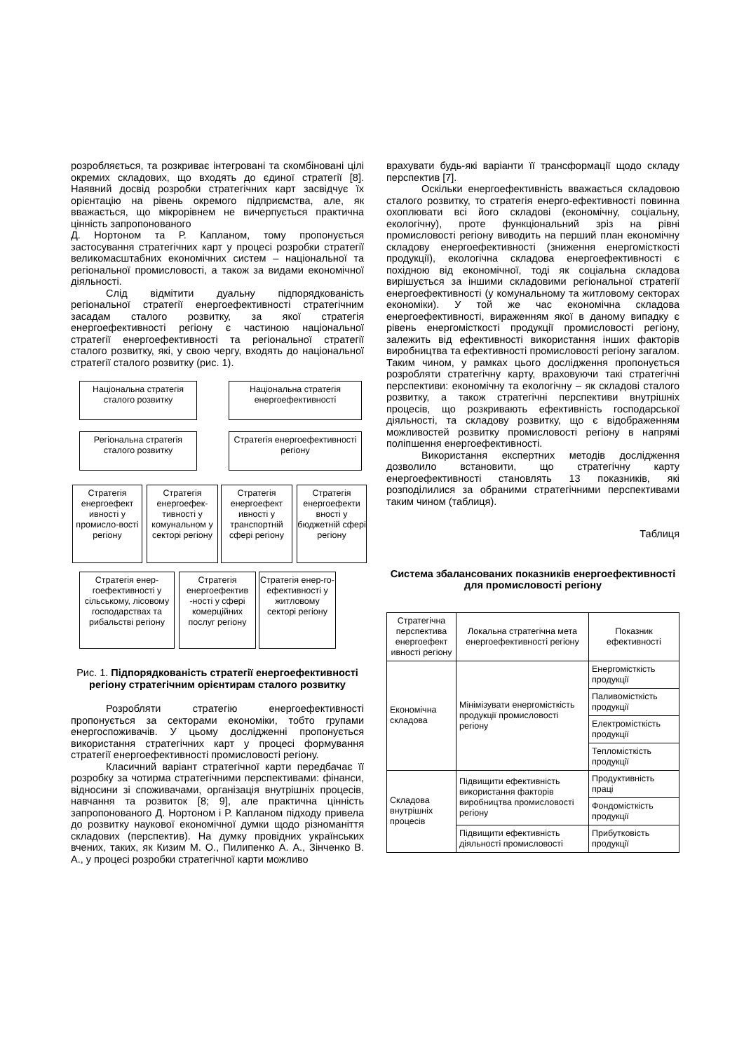розробляється, та розкриває інтегровані та скомбіновані цілі окремих складових, що входять до єдиної стратегії [8]. Наявний досвід розробки стратегічних карт засвідчує їх орієнтацію на рівень окремого підприємства, але, як вважається, що мікрорівнем не вичерпується практична цінність запропонованого
Д. Нортоном та Р. Капланом, тому пропонується застосування стратегічних карт у процесі розробки стратегії великомасштабних економічних систем – національної та регіональної промисловості, а також за видами економічної діяльності.
Слід відмітити дуальну підпорядкованість регіональної стратегії енергоефективності стратегічним засадам сталого розвитку, за якої стратегія енергоефективності регіону є частиною національної стратегії енергоефективності та регіональної стратегії сталого розвитку, які, у свою чергу, входять до національної стратегії сталого розвитку (рис. 1).
Національна стратегія сталого розвитку
Національна стратегія енергоефективності
Регіональна стратегія сталого розвитку
Стратегія енергоефективності регіону
Стратегія енергоефект ивності у промисло-вості регіону
Стратегія енергоефек-тивності у комунальном у секторі регіону
Стратегія енергоефект ивності у транспортній сфері регіону
Стратегія енергоефекти вності у бюджетній сфері регіону
Стратегія енер-гоефективності у сільському, лісовому господарствах та рибальстві регіону
Стратегія енергоефектив -ності у сфері комерційних послуг регіону
Стратегія енер-го-ефективності у житловому секторі регіону
Рис. 1. Підпорядкованість стратегії енергоефективності регіону стратегічним орієнтирам сталого розвитку
Розробляти стратегію енергоефективності пропонується за секторами економіки, тобто групами енергоспоживачів. У цьому дослідженні пропонується використання стратегічних карт у процесі формування стратегії енергоефективності промисловості регіону.
Класичний варіант стратегічної карти передбачає її розробку за чотирма стратегічними перспективами: фінанси, відносини зі споживачами, організація внутрішніх процесів, навчання та розвиток [8; 9], але практична цінність запропонованого Д. Нортоном і Р. Капланом підходу привела до розвитку наукової економічної думки щодо різноманіття складових (перспектив). На думку провідних українських вчених, таких, як Кизим М. О., Пилипенко А. А., Зінченко В. А., у процесі розробки стратегічної карти можливо
врахувати будь-які варіанти її трансформації щодо складу перспектив [7].
Оскільки енергоефективність вважається складовою сталого розвитку, то стратегія енерго-ефективності повинна охоплювати всі його складові (економічну, соціальну, екологічну), проте функціональний зріз на рівні промисловості регіону виводить на перший план економічну складову енергоефективності (зниження енергомісткості продукції), екологічна складова енергоефективності є похідною від економічної, тоді як соціальна складова вирішується за іншими складовими регіональної стратегії енергоефективності (у комунальному та житловому секторах економіки). У той же час економічна складова енергоефективності, вираженням якої в даному випадку є рівень енергомісткості продукції промисловості регіону, залежить від ефективності використання інших факторів виробництва та ефективності промисловості регіону загалом. Таким чином, у рамках цього дослідження пропонується розробляти стратегічну карту, враховуючи такі стратегічні перспективи: економічну та екологічну – як складові сталого розвитку, а також стратегічні перспективи внутрішніх процесів, що розкривають ефективність господарської діяльності, та складову розвитку, що є відображенням можливостей розвитку промисловості регіону в напрямі поліпшення енергоефективності.
Використання експертних методів дослідження дозволило встановити, що стратегічну карту енергоефективності становлять 13 показників, які розподілилися за обраними стратегічними перспективами таким чином (таблиця).
Таблиця
Система збалансованих показників енергоефективності для промисловості регіону
| Стратегічна перспектива енергоефект ивності регіону | Локальна стратегічна мета енергоефективності регіону | Показник ефективності |
| Економічна складова | Мінімізувати енергомісткість продукції промисловості регіону | Енергомісткість продукції |
| | | Паливомісткість продукції |
| | | Електромісткість продукції |
| | | Тепломісткість продукції |
| Складова внутрішніх процесів | Підвищити ефективність використання факторів виробництва промисловості регіону | Продуктивність праці |
| | | Фондомісткість продукції |
| | Підвищити ефективність діяльності промисловості | Прибутковість продукції |